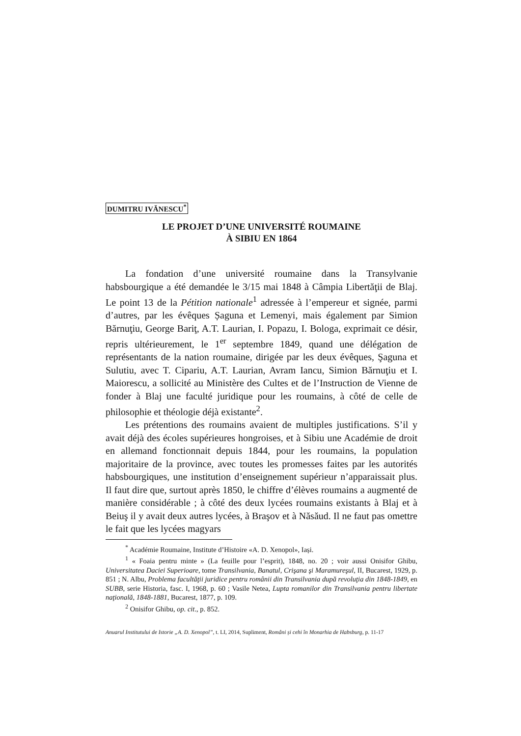DUMITRU IVĂNESCU<sup>*</sup>
LE PROJET D’UNE UNIVERSITÉ ROUMAINE
À SIBIU EN 1864
La fondation d’une université roumaine dans la Transylvanie habsbourgique a été demandée le 3/15 mai 1848 à Câmpia Libertăţii de Blaj. Le point 13 de la Pétition nationale<sup>1</sup> adressée à l’empereur et signée, parmi d’autres, par les évêques Șaguna et Lemenyi, mais également par Simion Bărnuţiu, George Bariţ, A.T. Laurian, I. Popazu, I. Bologa, exprimait ce désir, repris ultérieurement, le 1<sup>er</sup> septembre 1849, quand une délégation de représentants de la nation roumaine, dirigée par les deux évêques, Şaguna et Sulutiu, avec T. Cipariu, A.T. Laurian, Avram Iancu, Simion Bărnuţiu et I. Maiorescu, a sollicité au Ministère des Cultes et de l’Instruction de Vienne de fonder à Blaj une faculté juridique pour les roumains, à côté de celle de philosophie et théologie déjà existante<sup>2</sup>.
Les prétentions des roumains avaient de multiples justifications. S’il y avait déjà des écoles supérieures hongroises, et à Sibiu une Académie de droit en allemand fonctionnait depuis 1844, pour les roumains, la population majoritaire de la province, avec toutes les promesses faites par les autorités habsbourgiques, une institution d’enseignement supérieur n’apparaissait plus. Il faut dire que, surtout après 1850, le chiffre d’élèves roumains a augmenté de manière considérable ; à côté des deux lycées roumains existants à Blaj et à Beiuş il y avait deux autres lycées, à Braşov et à Năsăud. Il ne faut pas omettre le fait que les lycées magyars
<sup>*</sup> Académie Roumaine, Institute d’Histoire «A. D. Xenopol», Iași.
<sup>1</sup> « Foaia pentru minte » (La feuille pour l’esprit), 1848, no. 20 ; voir aussi Onisifor Ghibu, Universitatea Daciei Superioare, tome Transilvania, Banatul, Crişana şi Maramureşul, II, Bucarest, 1929, p. 851 ; N. Albu, Problema facultăţii juridice pentru românii din Transilvania după revoluţia din 1848-1849, en SUBB, serie Historia, fasc. I, 1968, p. 60 ; Vasile Netea, Lupta romanilor din Transilvania pentru libertate naţională, 1848-1881, Bucarest, 1877, p. 109.
<sup>2</sup> Onisifor Ghibu, op. cit., p. 852.
Anuarul Institutului de Istorie „A. D. Xenopol”, t. LI, 2014, Supliment, Români și cehi în Monarhia de Habsburg, p. 11-17